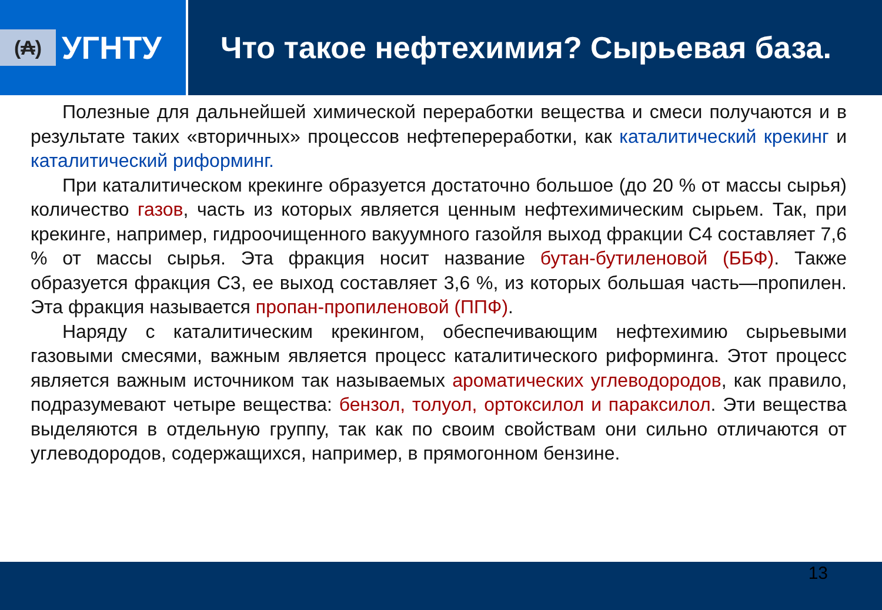(₳)
УГНТУ
Что такое нефтехимия? Сырьевая база.
Полезные для дальнейшей химической переработки вещества и смеси получаются и в результате таких «вторичных» процессов нефтепереработки, как каталитический крекинг и каталитический риформинг.
При каталитическом крекинге образуется достаточно большое (до 20 % от массы сырья) количество газов, часть из которых является ценным нефтехимическим сырьем. Так, при крекинге, например, гидроочищенного вакуумного газойля выход фракции С4 составляет 7,6 % от массы сырья. Эта фракция носит название бутан-бутиленовой (ББФ). Также образуется фракция С3, ее выход составляет 3,6 %, из которых большая часть—пропилен. Эта фракция называется пропан-пропиленовой (ППФ).
Наряду с каталитическим крекингом, обеспечивающим нефтехимию сырьевыми газовыми смесями, важным является процесс каталитического риформинга. Этот процесс является важным источником так называемых ароматических углеводородов, как правило, подразумевают четыре вещества: бензол, толуол, ортоксилол и параксилол. Эти вещества выделяются в отдельную группу, так как по своим свойствам они сильно отличаются от углеводородов, содержащихся, например, в прямогонном бензине.
13